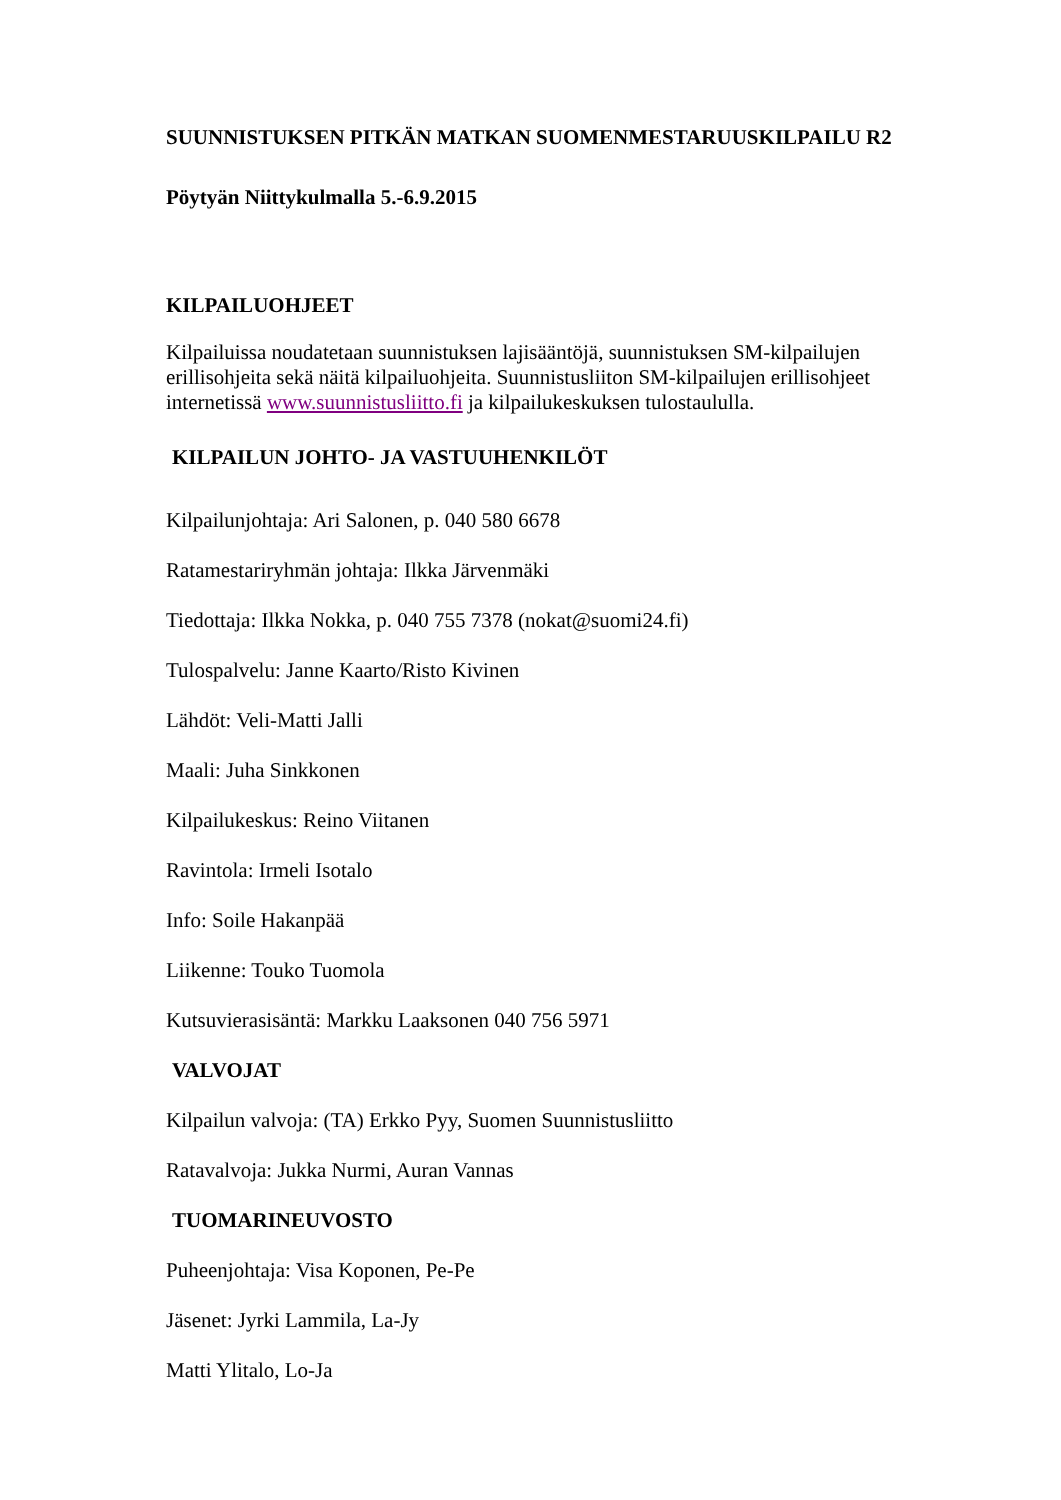SUUNNISTUKSEN PITKÄN MATKAN SUOMENMESTARUUSKILPAILU R2
Pöytyän Niittykulmalla 5.-6.9.2015
KILPAILUOHJEET
Kilpailuissa noudatetaan suunnistuksen lajisääntöjä, suunnistuksen SM-kilpailujen erillisohjeita sekä näitä kilpailuohjeita. Suunnistusliiton SM-kilpailujen erillisohjeet internetissä www.suunnistusliitto.fi ja kilpailukeskuksen tulostaululla.
KILPAILUN JOHTO- JA VASTUUHENKILÖT
Kilpailunjohtaja: Ari Salonen, p. 040 580 6678
Ratamestariryhmän johtaja: Ilkka Järvenmäki
Tiedottaja: Ilkka Nokka, p. 040 755 7378 (nokat@suomi24.fi)
Tulospalvelu: Janne Kaarto/Risto Kivinen
Lähdöt: Veli-Matti Jalli
Maali: Juha Sinkkonen
Kilpailukeskus: Reino Viitanen
Ravintola: Irmeli Isotalo
Info: Soile Hakanpää
Liikenne: Touko Tuomola
Kutsuvierasisäntä: Markku Laaksonen 040 756 5971
VALVOJAT
Kilpailun valvoja: (TA) Erkko Pyy, Suomen Suunnistusliitto
Ratavalvoja: Jukka Nurmi, Auran Vannas
TUOMARINEUVOSTO
Puheenjohtaja: Visa Koponen, Pe-Pe
Jäsenet: Jyrki Lammila, La-Jy
Matti Ylitalo, Lo-Ja